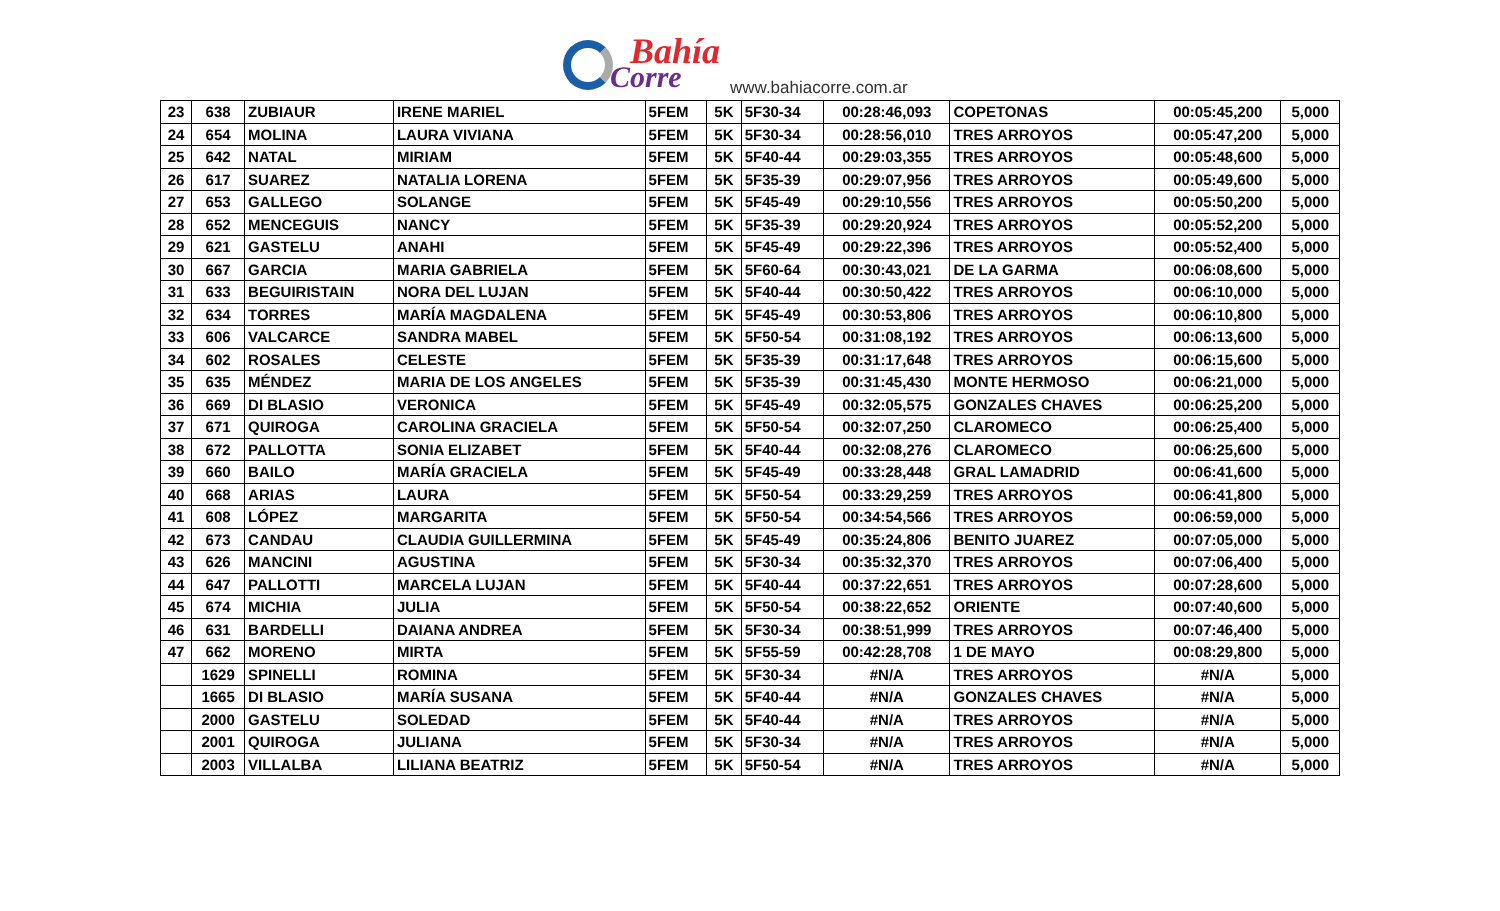Bahía
Corre www.bahiacorre.com.ar
| 23 | 638 | ZUBIAUR | IRENE MARIEL | 5FEM | 5K | 5F30-34 | 00:28:46,093 | COPETONAS | 00:05:45,200 | 5,000 |
| 24 | 654 | MOLINA | LAURA VIVIANA | 5FEM | 5K | 5F30-34 | 00:28:56,010 | TRES ARROYOS | 00:05:47,200 | 5,000 |
| 25 | 642 | NATAL | MIRIAM | 5FEM | 5K | 5F40-44 | 00:29:03,355 | TRES ARROYOS | 00:05:48,600 | 5,000 |
| 26 | 617 | SUAREZ | NATALIA LORENA | 5FEM | 5K | 5F35-39 | 00:29:07,956 | TRES ARROYOS | 00:05:49,600 | 5,000 |
| 27 | 653 | GALLEGO | SOLANGE | 5FEM | 5K | 5F45-49 | 00:29:10,556 | TRES ARROYOS | 00:05:50,200 | 5,000 |
| 28 | 652 | MENCEGUIS | NANCY | 5FEM | 5K | 5F35-39 | 00:29:20,924 | TRES ARROYOS | 00:05:52,200 | 5,000 |
| 29 | 621 | GASTELU | ANAHI | 5FEM | 5K | 5F45-49 | 00:29:22,396 | TRES ARROYOS | 00:05:52,400 | 5,000 |
| 30 | 667 | GARCIA | MARIA GABRIELA | 5FEM | 5K | 5F60-64 | 00:30:43,021 | DE LA GARMA | 00:06:08,600 | 5,000 |
| 31 | 633 | BEGUIRISTAIN | NORA DEL LUJAN | 5FEM | 5K | 5F40-44 | 00:30:50,422 | TRES ARROYOS | 00:06:10,000 | 5,000 |
| 32 | 634 | TORRES | MARÍA MAGDALENA | 5FEM | 5K | 5F45-49 | 00:30:53,806 | TRES ARROYOS | 00:06:10,800 | 5,000 |
| 33 | 606 | VALCARCE | SANDRA MABEL | 5FEM | 5K | 5F50-54 | 00:31:08,192 | TRES ARROYOS | 00:06:13,600 | 5,000 |
| 34 | 602 | ROSALES | CELESTE | 5FEM | 5K | 5F35-39 | 00:31:17,648 | TRES ARROYOS | 00:06:15,600 | 5,000 |
| 35 | 635 | MÉNDEZ | MARIA DE LOS ANGELES | 5FEM | 5K | 5F35-39 | 00:31:45,430 | MONTE HERMOSO | 00:06:21,000 | 5,000 |
| 36 | 669 | DI BLASIO | VERONICA | 5FEM | 5K | 5F45-49 | 00:32:05,575 | GONZALES CHAVES | 00:06:25,200 | 5,000 |
| 37 | 671 | QUIROGA | CAROLINA GRACIELA | 5FEM | 5K | 5F50-54 | 00:32:07,250 | CLAROMECO | 00:06:25,400 | 5,000 |
| 38 | 672 | PALLOTTA | SONIA ELIZABET | 5FEM | 5K | 5F40-44 | 00:32:08,276 | CLAROMECO | 00:06:25,600 | 5,000 |
| 39 | 660 | BAILO | MARÍA GRACIELA | 5FEM | 5K | 5F45-49 | 00:33:28,448 | GRAL LAMADRID | 00:06:41,600 | 5,000 |
| 40 | 668 | ARIAS | LAURA | 5FEM | 5K | 5F50-54 | 00:33:29,259 | TRES ARROYOS | 00:06:41,800 | 5,000 |
| 41 | 608 | LÓPEZ | MARGARITA | 5FEM | 5K | 5F50-54 | 00:34:54,566 | TRES ARROYOS | 00:06:59,000 | 5,000 |
| 42 | 673 | CANDAU | CLAUDIA GUILLERMINA | 5FEM | 5K | 5F45-49 | 00:35:24,806 | BENITO JUAREZ | 00:07:05,000 | 5,000 |
| 43 | 626 | MANCINI | AGUSTINA | 5FEM | 5K | 5F30-34 | 00:35:32,370 | TRES ARROYOS | 00:07:06,400 | 5,000 |
| 44 | 647 | PALLOTTI | MARCELA LUJAN | 5FEM | 5K | 5F40-44 | 00:37:22,651 | TRES ARROYOS | 00:07:28,600 | 5,000 |
| 45 | 674 | MICHIA | JULIA | 5FEM | 5K | 5F50-54 | 00:38:22,652 | ORIENTE | 00:07:40,600 | 5,000 |
| 46 | 631 | BARDELLI | DAIANA ANDREA | 5FEM | 5K | 5F30-34 | 00:38:51,999 | TRES ARROYOS | 00:07:46,400 | 5,000 |
| 47 | 662 | MORENO | MIRTA | 5FEM | 5K | 5F55-59 | 00:42:28,708 | 1 DE MAYO | 00:08:29,800 | 5,000 |
| | 1629 | SPINELLI | ROMINA | 5FEM | 5K | 5F30-34 | #N/A | TRES ARROYOS | #N/A | 5,000 |
| | 1665 | DI BLASIO | MARÍA SUSANA | 5FEM | 5K | 5F40-44 | #N/A | GONZALES CHAVES | #N/A | 5,000 |
| | 2000 | GASTELU | SOLEDAD | 5FEM | 5K | 5F40-44 | #N/A | TRES ARROYOS | #N/A | 5,000 |
| | 2001 | QUIROGA | JULIANA | 5FEM | 5K | 5F30-34 | #N/A | TRES ARROYOS | #N/A | 5,000 |
| | 2003 | VILLALBA | LILIANA BEATRIZ | 5FEM | 5K | 5F50-54 | #N/A | TRES ARROYOS | #N/A | 5,000 |